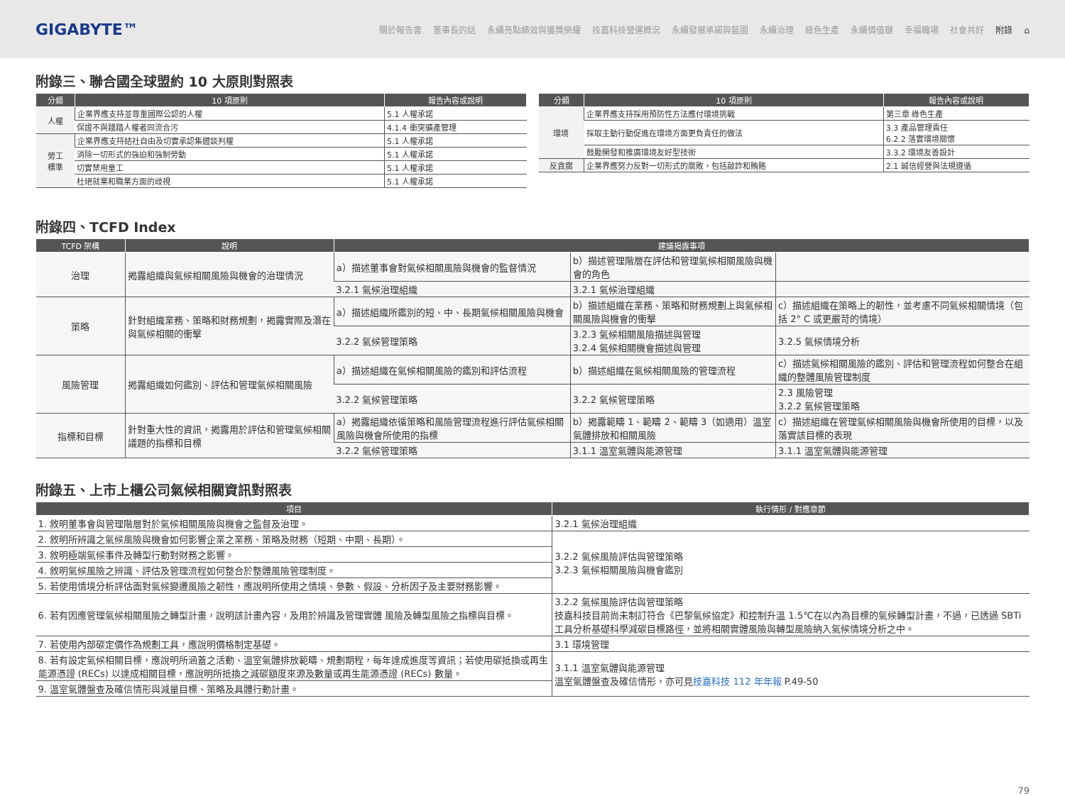GIGABYTE™
關於報告書 董事長的話 永續亮點績效與獲獎榮耀 技嘉科技營運概況 永續發展承諾與藍圖 永續治理 綠色生產 永續價值鏈 幸福職場 社會共好 附錄 ⌂
附錄三、聯合國全球盟約 10 大原則對照表
| 分類 | 10 項原則 | 報告內容或說明 |
| --- | --- | --- |
| 人權 | 企業界應支持並尊重國際公認的人權 | 5.1 人權承諾 |
| | 保證不與踐踏人權者同流合污 | 4.1.4 衝突礦產管理 |
| 勞工 標準 | 企業界應支持結社自由及切實承認集體談判權 | 5.1 人權承諾 |
| | 消除一切形式的強迫和強制勞動 | 5.1 人權承諾 |
| | 切實禁用童工 | 5.1 人權承諾 |
| | 杜絕就業和職業方面的歧視 | 5.1 人權承諾 |
| 分類 | 10 項原則 | 報告內容或說明 |
| --- | --- | --- |
| 環境 | 企業界應支持採用預防性方法應付環境挑戰 | 第三章 綠色生產 |
| | 採取主動行動促進在環境方面更負責任的做法 | 3.3 產品管理責任 6.2.2 落實環境關懷 |
| | 鼓勵開發和推廣環境友好型技術 | 3.3.2 環境友善設計 |
| 反貪腐 | 企業界應努力反對一切形式的腐敗，包括敲詐和賄賂 | 2.1 誠信經營與法規遵循 |
附錄四、TCFD Index
| TCFD 架構 | 說明 | 建議揭露事項 | | |
| --- | --- | --- | --- | --- |
| 治理 | 揭露組織與氣候相關風險與機會的治理情況 | a）描述董事會對氣候相關風險與機會的監督情況 | b）描述管理階層在評估和管理氣候相關風險與機會的角色 | |
| | | 3.2.1 氣候治理組織 | 3.2.1 氣候治理組織 | |
| 策略 | 針對組織業務、策略和財務規劃，揭露實際及潛在與氣候相關的衝擊 | a）描述組織所鑑別的短、中、長期氣候相關風險與機會 | b）描述組織在業務、策略和財務規劃上與氣候相關風險與機會的衝擊 | c）描述組織在策略上的韌性，並考慮不同氣候相關情境（包括 2° C 或更嚴苛的情境） |
| | | 3.2.2 氣候管理策略 | 3.2.3 氣候相關風險描述與管理 3.2.4 氣候相關機會描述與管理 | 3.2.5 氣候情境分析 |
| 風險管理 | 揭露組織如何鑑別、評估和管理氣候相關風險 | a）描述組織在氣候相關風險的鑑別和評估流程 | b）描述組織在氣候相關風險的管理流程 | c）描述氣候相關風險的鑑別、評估和管理流程如何整合在組織的整體風險管理制度 |
| | | 3.2.2 氣候管理策略 | 3.2.2 氣候管理策略 | 2.3 風險管理 3.2.2 氣候管理策略 |
| 指標和目標 | 針對重大性的資訊，揭露用於評估和管理氣候相關議題的指標和目標 | a）揭露組織依循策略和風險管理流程進行評估氣候相關風險與機會所使用的指標 | b）揭露範疇 1、範疇 2、範疇 3（如適用）溫室氣體排放和相關風險 | c）描述組織在管理氣候相關風險與機會所使用的目標，以及落實該目標的表現 |
| | | 3.2.2 氣候管理策略 | 3.1.1 溫室氣體與能源管理 | 3.1.1 溫室氣體與能源管理 |
附錄五、上市上櫃公司氣候相關資訊對照表
| 項目 | 執行情形 / 對應章節 |
| --- | --- |
| 1. 敘明董事會與管理階層對於氣候相關風險與機會之監督及治理。 | 3.2.1 氣候治理組織 |
| 2. 敘明所辨識之氣候風險與機會如何影響企業之業務、策略及財務（短期、中期、長期）。 | 3.2.2 氣候風險評估與管理策略 3.2.3 氣候相關風險與機會鑑別 |
| 3. 敘明極端氣候事件及轉型行動對財務之影響。 | |
| 4. 敘明氣候風險之辨識、評估及管理流程如何整合於整體風險管理制度。 | |
| 5. 若使用情境分析評估面對氣候變遷風險之韌性，應說明所使用之情境、參數、假設、分析因子及主要財務影響。 | |
| 6. 若有因應管理氣候相關風險之轉型計畫，說明該計畫內容，及用於辨識及管理實體 風險及轉型風險之指標與目標。 | 3.2.2 氣候風險評估與管理策略 技嘉科技目前尚未制訂符合《巴黎氣候協定》和控制升溫 1.5℃在以內為目標的氣候轉型計畫，不過，已透過 SBTi 工具分析基礎科學減碳目標路徑，並將相關實體風險與轉型風險納入氣候情境分析之中。 |
| 7. 若使用內部碳定價作為規劃工具，應說明價格制定基礎。 | 3.1 環境管理 |
| 8. 若有設定氣候相關目標，應說明所涵蓋之活動、溫室氣體排放範疇、規劃期程，每年達成進度等資訊；若使用碳抵換或再生能源憑證 (RECs) 以達成相關目標，應說明所抵換之減碳額度來源及數量或再生能源憑證 (RECs) 數量。 | 3.1.1 溫室氣體與能源管理 溫室氣體盤查及確信情形，亦可見 技嘉科技 112 年年報 P.49-50 |
| 9. 溫室氣體盤查及確信情形與減量目標、策略及具體行動計畫。 | |
79